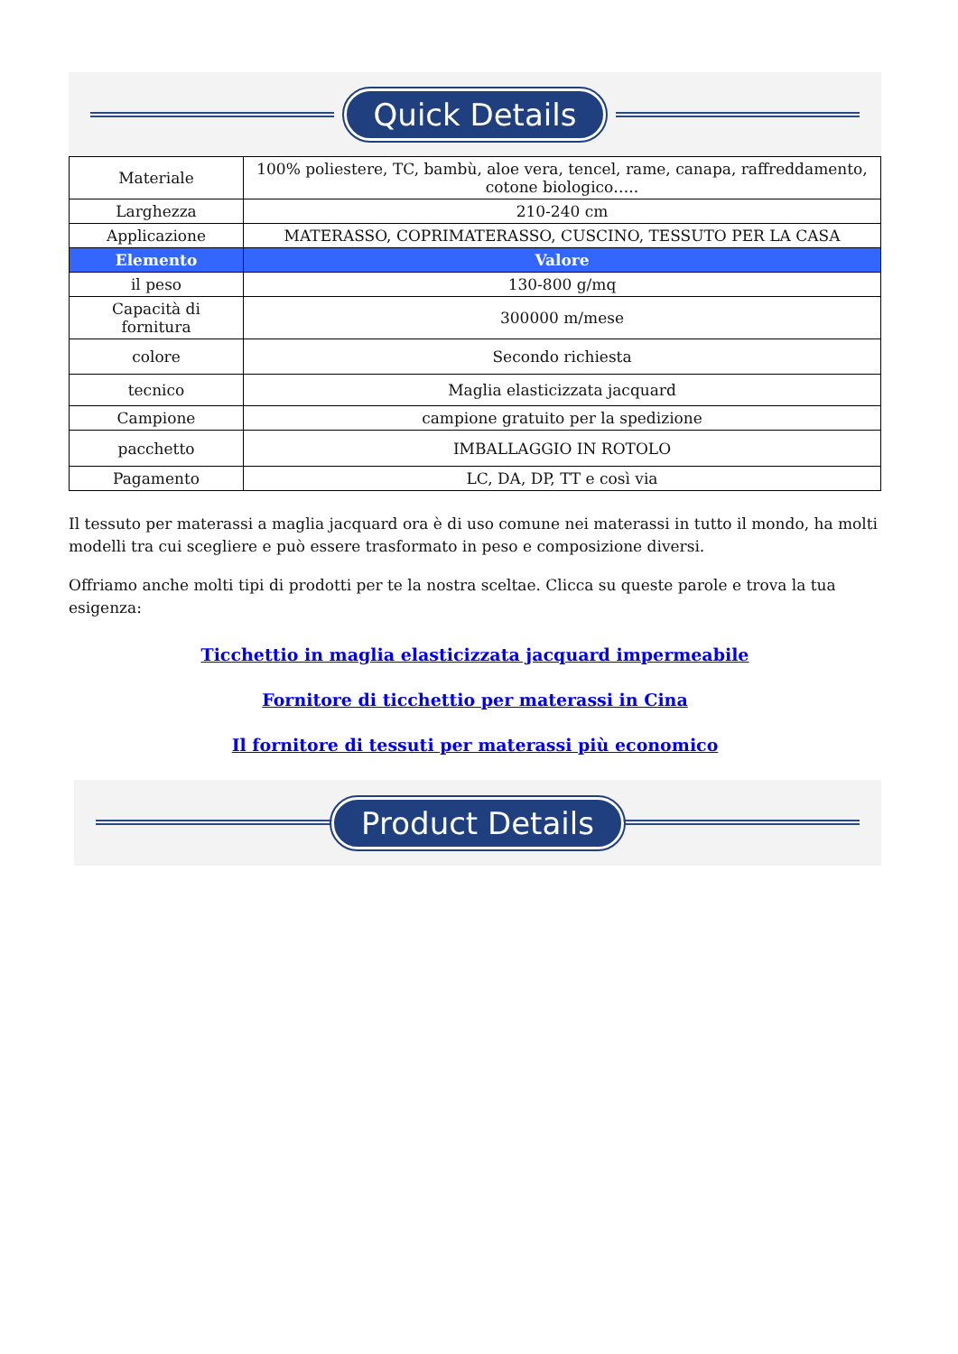Quick Details
| Materiale | 100% poliestere, TC, bambù, aloe vera, tencel, rame, canapa, raffreddamento, cotone biologico….. |
| Larghezza | 210-240 cm |
| Applicazione | MATERASSO, COPRIMATERASSO, CUSCINO, TESSUTO PER LA CASA |
| Elemento | Valore |
| il peso | 130-800 g/mq |
| Capacità di fornitura | 300000 m/mese |
| colore | Secondo richiesta |
| tecnico | Maglia elasticizzata jacquard |
| Campione | campione gratuito per la spedizione |
| pacchetto | IMBALLAGGIO IN ROTOLO |
| Pagamento | LC, DA, DP, TT e così via |
Il tessuto per materassi a maglia jacquard ora è di uso comune nei materassi in tutto il mondo, ha molti modelli tra cui scegliere e può essere trasformato in peso e composizione diversi.
Offriamo anche molti tipi di prodotti per te la nostra sceltae. Clicca su queste parole e trova la tua esigenza:
Ticchettio in maglia elasticizzata jacquard impermeabile
Fornitore di ticchettio per materassi in Cina
Il fornitore di tessuti per materassi più economico
Product Details